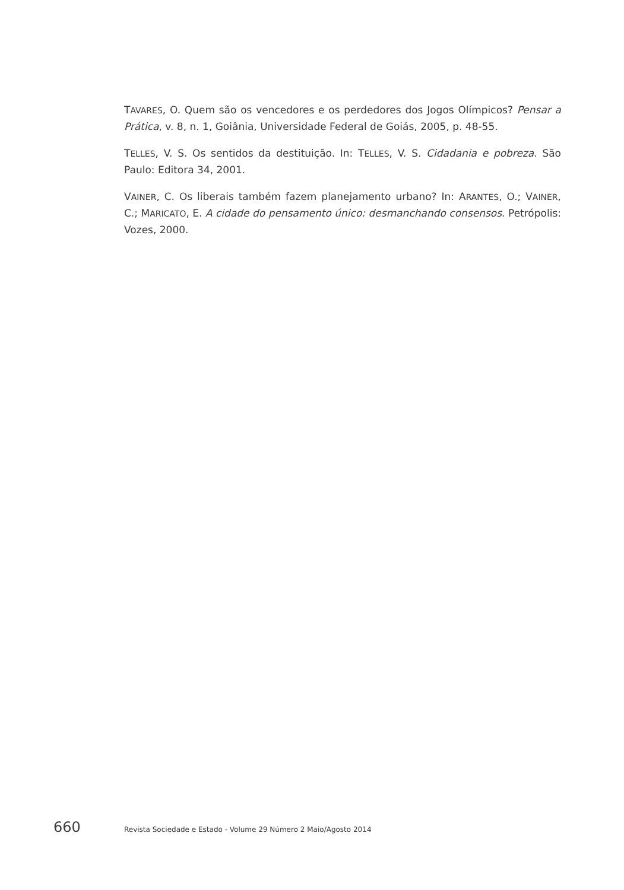TAVARES, O. Quem são os vencedores e os perdedores dos Jogos Olímpicos? Pensar a Prática, v. 8, n. 1, Goiânia, Universidade Federal de Goiás, 2005, p. 48-55.
TELLES, V. S. Os sentidos da destituição. In: TELLES, V. S. Cidadania e pobreza. São Paulo: Editora 34, 2001.
VAINER, C. Os liberais também fazem planejamento urbano? In: ARANTES, O.; VAINER, C.; MARICATO, E. A cidade do pensamento único: desmanchando consensos. Petrópolis: Vozes, 2000.
660 Revista Sociedade e Estado - Volume 29 Número 2 Maio/Agosto 2014